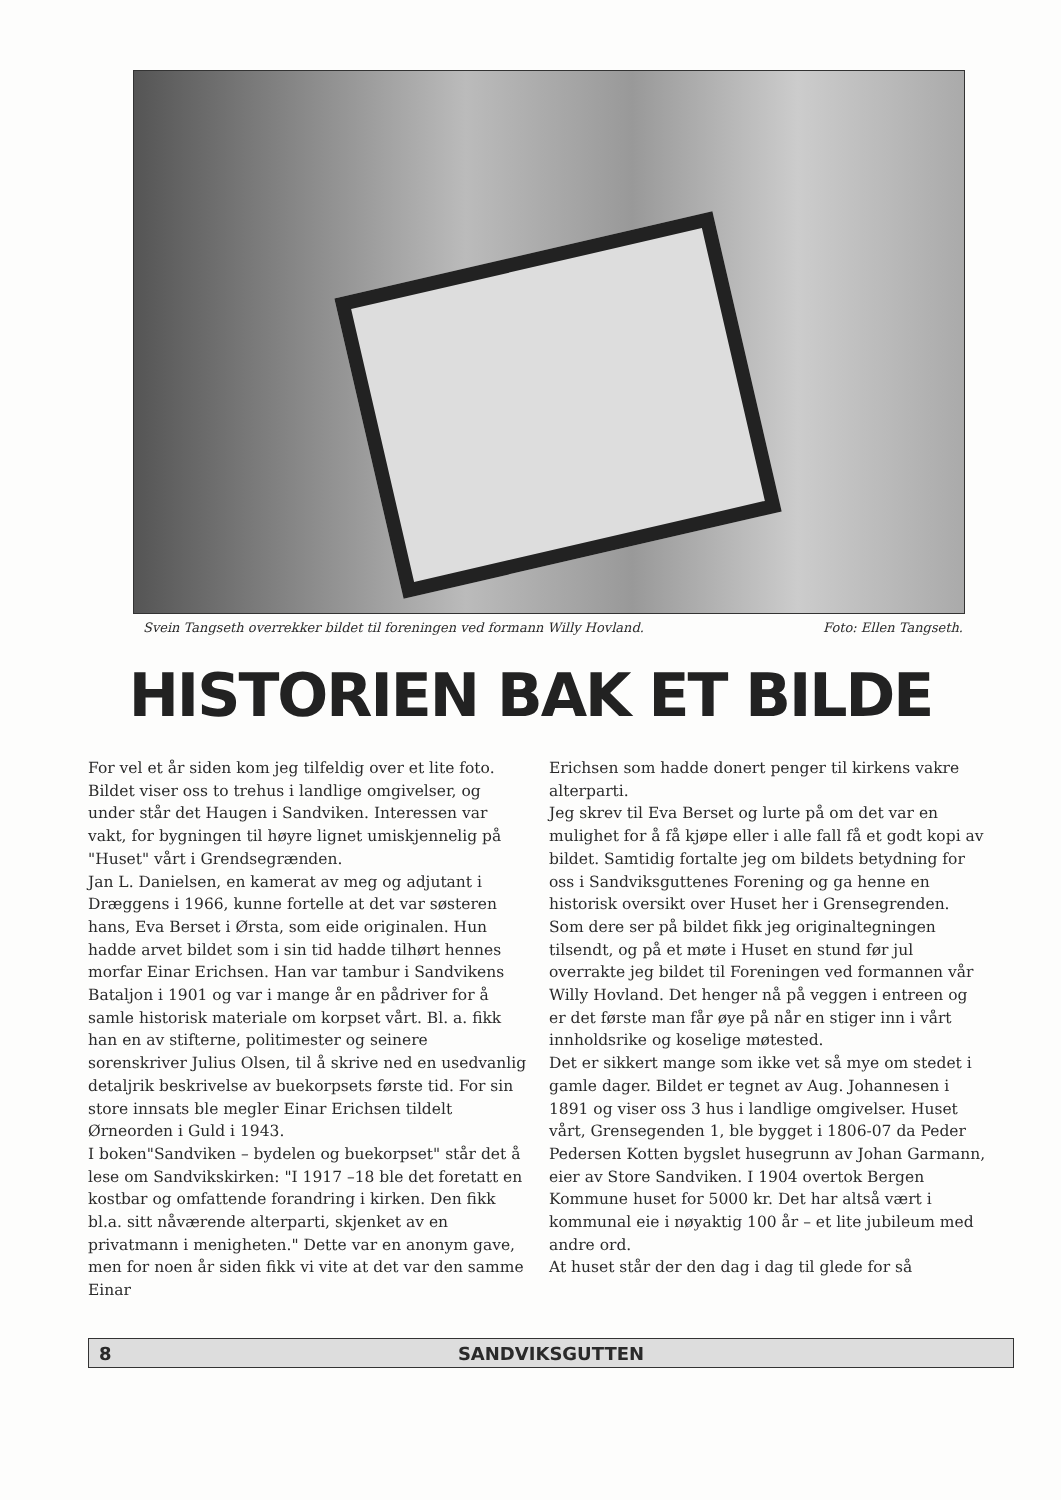Svein Tangseth overrekker bildet til foreningen ved formann Willy Hovland. Foto: Ellen Tangseth.
HISTORIEN BAK ET BILDE
For vel et år siden kom jeg tilfeldig over et lite foto. Bildet viser oss to trehus i landlige omgivelser, og under står det Haugen i Sandviken. Interessen var vakt, for bygningen til høyre lignet umiskjennelig på "Huset" vårt i Grendsegrænden.
Jan L. Danielsen, en kamerat av meg og adjutant i Dræggens i 1966, kunne fortelle at det var søsteren hans, Eva Berset i Ørsta, som eide originalen. Hun hadde arvet bildet som i sin tid hadde tilhørt hennes morfar Einar Erichsen. Han var tambur i Sandvikens Bataljon i 1901 og var i mange år en pådriver for å samle historisk materiale om korpset vårt. Bl. a. fikk han en av stifterne, politimester og seinere sorenskriver Julius Olsen, til å skrive ned en usedvanlig detaljrik beskrivelse av buekorpsets første tid. For sin store innsats ble megler Einar Erichsen tildelt Ørneorden i Guld i 1943.
I boken"Sandviken – bydelen og buekorpset" står det å lese om Sandvikskirken: "I 1917 –18 ble det foretatt en kostbar og omfattende forandring i kirken. Den fikk bl.a. sitt nåværende alterparti, skjenket av en privatmann i menigheten." Dette var en anonym gave, men for noen år siden fikk vi vite at det var den samme Einar
Erichsen som hadde donert penger til kirkens vakre alterparti.
Jeg skrev til Eva Berset og lurte på om det var en mulighet for å få kjøpe eller i alle fall få et godt kopi av bildet. Samtidig fortalte jeg om bildets betydning for oss i Sandviksguttenes Forening og ga henne en historisk oversikt over Huset her i Grensegrenden.
Som dere ser på bildet fikk jeg originaltegningen tilsendt, og på et møte i Huset en stund før jul overrakte jeg bildet til Foreningen ved formannen vår Willy Hovland. Det henger nå på veggen i entreen og er det første man får øye på når en stiger inn i vårt innholdsrike og koselige møtested.
Det er sikkert mange som ikke vet så mye om stedet i gamle dager. Bildet er tegnet av Aug. Johannesen i 1891 og viser oss 3 hus i landlige omgivelser. Huset vårt, Grensegenden 1, ble bygget i 1806-07 da Peder Pedersen Kotten bygslet husegrunn av Johan Garmann, eier av Store Sandviken. I 1904 overtok Bergen Kommune huset for 5000 kr. Det har altså vært i kommunal eie i nøyaktig 100 år – et lite jubileum med andre ord.
At huset står der den dag i dag til glede for så
8 SANDVIKSGUTTEN